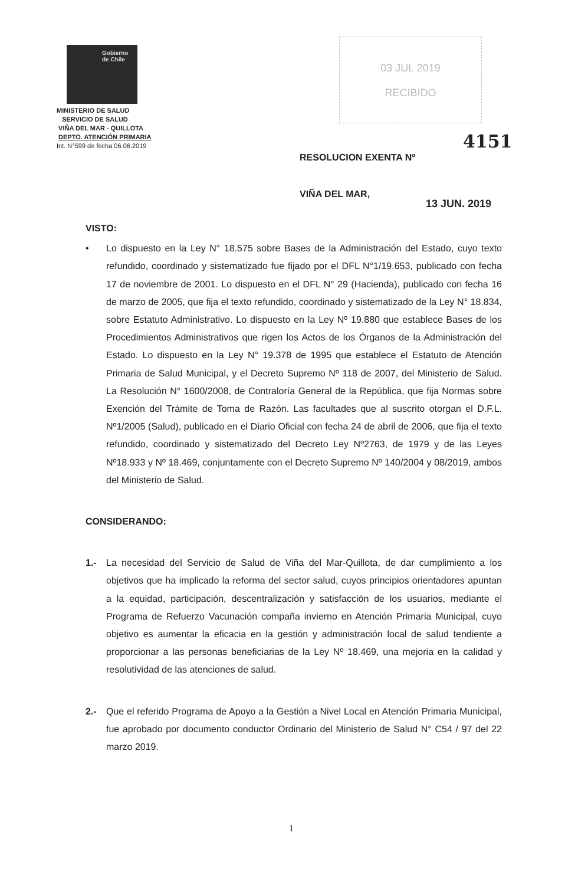Gobierno
de Chile
MINISTERIO DE SALUD
SERVICIO DE SALUD
VIÑA DEL MAR - QUILLOTA
DEPTO. ATENCIÓN PRIMARIA
Int. N°599 de fecha 06.06.2019
03 JUL 2019
RECIBIDO
4151
RESOLUCION EXENTA Nº
VIÑA DEL MAR,
13 JUN. 2019
VISTO:
• Lo dispuesto en la Ley N° 18.575 sobre Bases de la Administración del Estado, cuyo texto refundido, coordinado y sistematizado fue fijado por el DFL N°1/19.653, publicado con fecha 17 de noviembre de 2001. Lo dispuesto en el DFL N° 29 (Hacienda), publicado con fecha 16 de marzo de 2005, que fija el texto refundido, coordinado y sistematizado de la Ley N° 18.834, sobre Estatuto Administrativo. Lo dispuesto en la Ley Nº 19.880 que establece Bases de los Procedimientos Administrativos que rigen los Actos de los Órganos de la Administración del Estado. Lo dispuesto en la Ley N° 19.378 de 1995 que establece el Estatuto de Atención Primaria de Salud Municipal, y el Decreto Supremo Nº 118 de 2007, del Ministerio de Salud. La Resolución N° 1600/2008, de Contraloría General de la República, que fija Normas sobre Exención del Trámite de Toma de Razón. Las facultades que al suscrito otorgan el D.F.L. Nº1/2005 (Salud), publicado en el Diario Oficial con fecha 24 de abril de 2006, que fija el texto refundido, coordinado y sistematizado del Decreto Ley Nº2763, de 1979 y de las Leyes Nº18.933 y Nº 18.469, conjuntamente con el Decreto Supremo Nº 140/2004 y 08/2019, ambos del Ministerio de Salud.
CONSIDERANDO:
1.- La necesidad del Servicio de Salud de Viña del Mar-Quillota, de dar cumplimiento a los objetivos que ha implicado la reforma del sector salud, cuyos principios orientadores apuntan a la equidad, participación, descentralización y satisfacción de los usuarios, mediante el Programa de Refuerzo Vacunación compaña invierno en Atención Primaria Municipal, cuyo objetivo es aumentar la eficacia en la gestión y administración local de salud tendiente a proporcionar a las personas beneficiarias de la Ley Nº 18.469, una mejoria en la calidad y resolutividad de las atenciones de salud.
2.- Que el referido Programa de Apoyo a la Gestión a Nivel Local en Atención Primaria Municipal, fue aprobado por documento conductor Ordinario del Ministerio de Salud N° C54 / 97 del 22 marzo 2019.
1